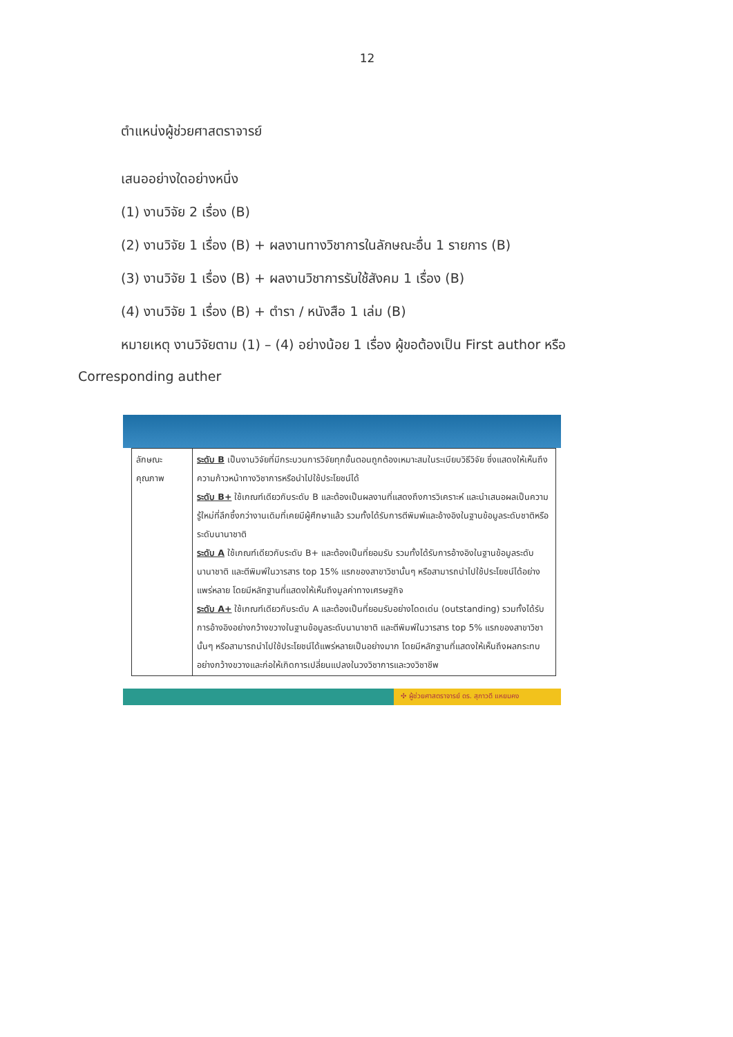12
ตำแหน่งผู้ช่วยศาสตราจารย์
เสนออย่างใดอย่างหนึ่ง
(1) งานวิจัย 2 เรื่อง (B)
(2) งานวิจัย 1 เรื่อง (B) + ผลงานทางวิชาการในลักษณะอื่น 1 รายการ (B)
(3) งานวิจัย 1 เรื่อง (B) + ผลงานวิชาการรับใช้สังคม 1 เรื่อง (B)
(4) งานวิจัย 1 เรื่อง (B) + ตำรา / หนังสือ 1 เล่ม (B)
หมายเหตุ งานวิจัยตาม (1) – (4) อย่างน้อย 1 เรื่อง ผู้ขอต้องเป็น First author หรือ
Corresponding auther
| ลักษณะ คุณภาพ | ระดับ B เป็นงานวิจัยที่มีกระบวนการวิจัยทุกขั้นตอนถูกต้องเหมาะสมในระเบียบวิธีวิจัย ซึ่งแสดงให้เห็นถึงความก้าวหน้าทางวิชาการหรือนำไปใช้ประโยชน์ได้ ระดับ B+ ใช้เกณฑ์เดียวกับระดับ B และต้องเป็นผลงานที่แสดงถึงการวิเคราะห์ และนำเสนอผลเป็นความรู้ใหม่ที่ลึกซึ้งกว่างานเดิมที่เคยมีผู้ศึกษาแล้ว รวมทั้งได้รับการตีพิมพ์และอ้างอิงในฐานข้อมูลระดับชาติหรือระดับนานาชาติ ระดับ A ใช้เกณฑ์เดียวกับระดับ B+ และต้องเป็นที่ยอมรับ รวมทั้งได้รับการอ้างอิงในฐานข้อมูลระดับนานาชาติ และตีพิมพ์ในวารสาร top 15% แรกของสาขาวิชานั้นๆ หรือสามารถนำไปใช้ประโยชน์ได้อย่างแพร่หลาย โดยมีหลักฐานที่แสดงให้เห็นถึงมูลค่าทางเศรษฐกิจ ระดับ A+ ใช้เกณฑ์เดียวกับระดับ A และต้องเป็นที่ยอมรับอย่างโดดเด่น (outstanding) รวมทั้งได้รับการอ้างอิงอย่างกว้างขวางในฐานข้อมูลระดับนานาชาติ และตีพิมพ์ในวารสาร top 5% แรกของสาขาวิชานั้นๆ หรือสามารถนำไปใช้ประโยชน์ได้แพร่หลายเป็นอย่างมาก โดยมีหลักฐานที่แสดงให้เห็นถึงผลกระทบอย่างกว้างขวางและก่อให้เกิดการเปลี่ยนแปลงในวงวิชาการและวงวิชาชีพ |
✣ ผู้ช่วยศาสตราจารย์ ดร. สุภาวดี แหยมคง